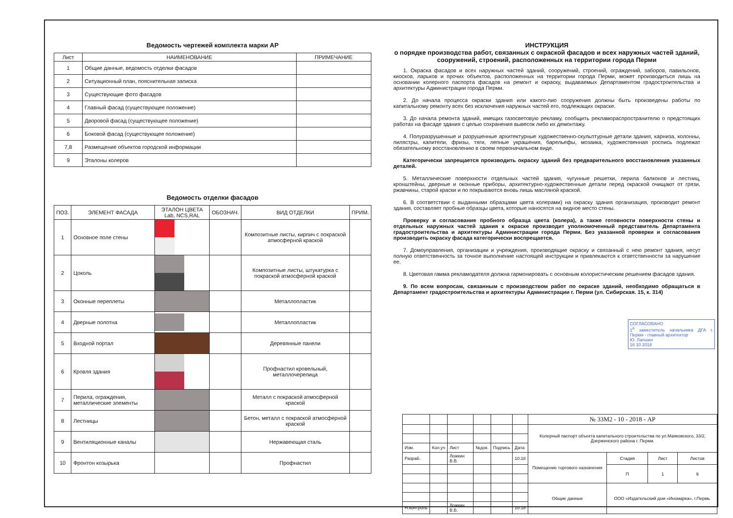Ведомость чертежей комплекта марки АР
| Лист | НАИМЕНОВАНИЕ | ПРИМЕЧАНИЕ |
| --- | --- | --- |
| 1 | Общие данные, ведомость отделки фасадов | |
| 2 | Ситуационный план, пояснительная записка | |
| 3 | Существующие фото фасадов | |
| 4 | Главный фасад (существующее положение) | |
| 5 | Дворовой фасад (существующее положение) | |
| 6 | Боковой фасад (существующее положение) | |
| 7,8 | Размещение объектов городской информации | |
| 9 | Эталоны колеров | |
Ведомость отделки фасадов
| ПОЗ. | ЭЛЕМЕНТ ФАСАДА | ЭТАЛОН ЦВЕТА Lab, NCS,RAL | ОБОЗНАЧ. | ВИД ОТДЕЛКИ | ПРИМ. |
| --- | --- | --- | --- | --- | --- |
| 1 | Основное поле стены | | | Композитные листы, кирпич с покраской атмосферной краской | |
| 2 | Цоколь | | | Композитные листы, штукатурка с покраской атмосферной краской | |
| 3 | Оконные переплеты | | | Металлопластик | |
| 4 | Дверные полотна | | | Металлопластик | |
| 5 | Входной портал | | | Деревянные панели | |
| 6 | Кровля здания | | | Профнастил кровельный, металлочерепица | |
| 7 | Перила, ограждения, металлические элементы | | | Металл с покраской атмосферной краской | |
| 8 | Лестницы | | | Бетон, металл с покраской атмосферной краской | |
| 9 | Вентиляционные каналы | | | Нержавеющая сталь | |
| 10 | Фронтон козырька | | | Профнастил | |
ИНСТРУКЦИЯ
о порядке производства работ, связанных с окраской фасадов и всех наружных частей зданий, сооружений, строений, расположенных на территории города Перми
1. Окраска фасадов и всех наружных частей зданий, сооружений, строений, ограждений, заборов, павильонов, киосков, ларьков и прочих объектов, расположенных на территории города Перми, может производиться лишь на основании колерного паспорта фасадов на ремонт и окраску, выдаваемых Департаментом градостроительства и архитектуры Администрации города Перми.
2. До начала процесса окраски здания или какого-лио сооружения должны быть произведены работы по капитальному ремонту всех без исключения наружных частей его, подлежащих окраске.
3. До начала ремонта зданий, имещих газосветовую рекламу, сообщить рекламораспространителю о предстоящих работах на фасаде здания с целью сохранения вывесок либо их демонтажу.
4. Полуразрушенные и разрушенные архитектурные художественно-скульптурные детали здания, карниза, колонны, пилястры, капители, фризы, тяги, лепные украшения, барельефы, мозаика, художественная роспись подлежат обязательному восстановлению в своем первоначальном виде.
Категорически запрещается производить окраску зданий без предварительного восстановления указанных деталей.
5. Металлические поверхности отдельных частей здания, чугунные решетки, перила балконов и лестниц, кронштейны, дверные и оконные приборы, архитектурно-художественные детали перед окраской очищают от грязи, ржавчины, старой краски и по покрываются вновь лишь масляной краской.
6. В соответствии с выданными образцами цвета колерами) на окраску здания организация, производит ремонт здания, составляет пробные образцы цвета, которые наносятся на видное место стены.
Проверку и согласование пробного образца цвета (колера), а также готовности поверхности стены и отдельных наружных частей здания к окраске производит уполномоченный представитель Департамента градостроительства и архитектуры Администрации города Перми. Без указанной проверки и согласования производить окраску фасада категорически воспрещается.
7. Домоуправления, организации и учреждения, производящие окраску и связанный с нею ремонт здания, несут полную ответственность за точное выполнение настоящей инструкции и привлекаются к ответственности за нарушение ее.
8. Цветовая гамма рекламодателя должна гармонировать с основным колористическим решением фасадов здания.
9. По всем вопросам, связанным с производством работ по окраске зданий, необходимо обращаться в Департамент градостроительства и архитектуры Администрации г. Перми (ул. Сибирская. 15, к. 314)
СОГЛАСОВАНО
1<sup>й</sup> заместитель начальника ДГА г. Перми - главный архитектор
Ю. Лапшин
16 10 2018
| | | | | | | № 33М2 - 10 - 2018 - АР | | | |
| | | | | | | Колерный паспорт объекта капитального строительства по ул.Маяковского, 33/2, Дзержинского района г. Перми. | | | |
| Изм. | Кол.уч | Лист | №док. | Подпись | Дата | | | | |
| Разраб. | | Ложкин В.В. | | | 10.18 | Помещение торгового назначения | Стадия | Лист | Листов |
| | | | | | | | П | 1 | 9 |
| | | | | | | Общие данные | ООО «Издательский дом «Иномарка», г.Пермь | | |
| Н.контроль | | Ложкин В.В. | | | 10.18 | | | | |